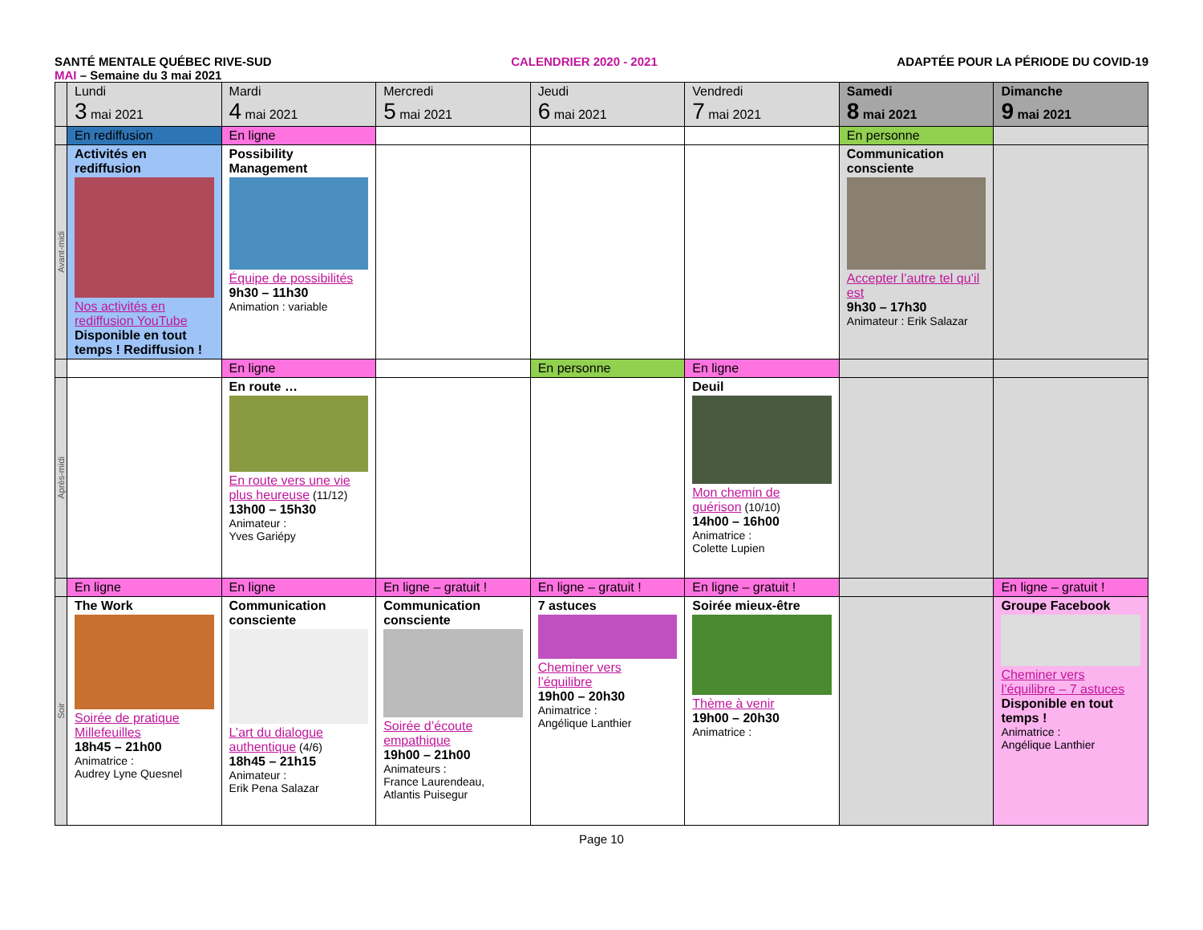SANTÉ MENTALE QUÉBEC RIVE-SUD CALENDRIER 2020 - 2021 ADAPTÉE POUR LA PÉRIODE DU COVID-19
MAI – Semaine du 3 mai 2021
| | Lundi 3 mai 2021 | Mardi 4 mai 2021 | Mercredi 5 mai 2021 | Jeudi 6 mai 2021 | Vendredi 7 mai 2021 | Samedi 8 mai 2021 | Dimanche 9 mai 2021 |
| --- | --- | --- | --- | --- | --- | --- | --- |
| | En rediffusion | En ligne | | | | En personne | |
| Avant-midi | Activités en rediffusion Nos activités en rediffusion YouTube Disponible en tout temps ! Rediffusion ! | Possibility Management Équipe de possibilités 9h30 – 11h30 Animation : variable | | | | Communication consciente Accepter l’autre tel qu’il est 9h30 – 17h30 Animateur : Erik Salazar | |
| | | En ligne | | En personne | En ligne | | |
| Après-midi | | En route … En route vers une vie plus heureuse (11/12) 13h00 – 15h30 Animateur : Yves Gariépy | | | Deuil Mon chemin de guérison (10/10) 14h00 – 16h00 Animatrice : Colette Lupien | | |
| | En ligne | En ligne | En ligne – gratuit ! | En ligne – gratuit ! | En ligne – gratuit ! | | En ligne – gratuit ! |
| Soir | The Work Soirée de pratique Millefeuilles 18h45 – 21h00 Animatrice : Audrey Lyne Quesnel | Communication consciente L’art du dialogue authentique (4/6) 18h45 – 21h15 Animateur : Erik Pena Salazar | Communication consciente Soirée d’écoute empathique 19h00 – 21h00 Animateurs : France Laurendeau, Atlantis Puisegur | 7 astuces Cheminer vers l’équilibre 19h00 – 20h30 Animatrice : Angélique Lanthier | Soirée mieux-être Thème à venir 19h00 – 20h30 Animatrice : | | Groupe Facebook Cheminer vers l’équilibre – 7 astuces Disponible en tout temps ! Animatrice : Angélique Lanthier |
Page 10